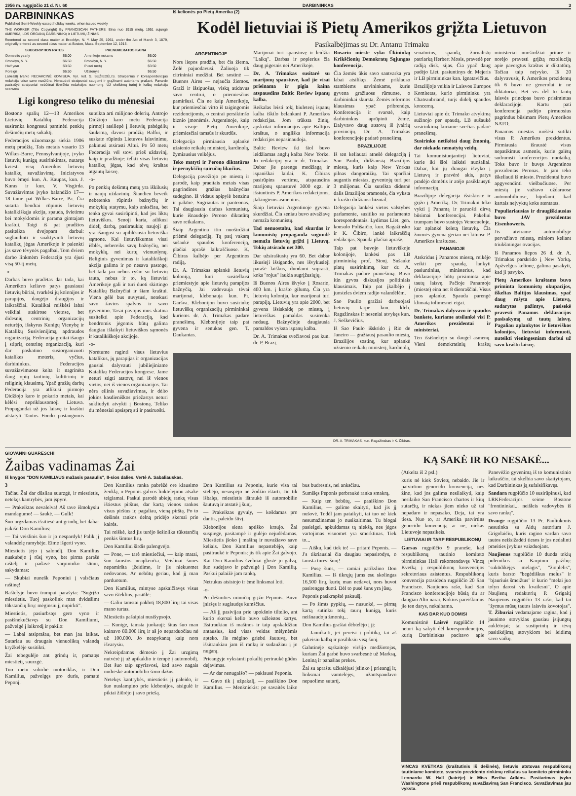1956 m. rugpjūčio 21 d. Nr. 60 DARBININKAS 3
DARBININKAS
Published Semi-Weekly except holiday weeks, when issued weekly
THE WORKER (Title Copyright) By FRANCISCAN FATHERS. Eina nuo 1915 metų. 1951 sujungė AMERIKĄ, LDS ORGANĄ DARBININKĄ ir LIETUVIŲ ŽINIAS.
Reentered as second class matter at Brooklyn, N. Y. May 25, 1951, under the Act of March 3, 1879, originally entered as second class matter at Boston, Mass. September 12, 1915.
| SUBSCRIPTION RATES | | PRENUMERATOS KAINA | |
| --- | --- | --- | --- |
| Domestic yearly | $6.00 | Amerikoje metams | $6.00 |
| Brooklyn, N. Y. | $6.50 | Brooklyn, N. Y. | $6.50 |
| Half year | $3.50 | Pusei metų | $3.50 |
| Foreign | $6.50 | Užsienyje | $6.50 |
Laikraštį tvarko REDAKCINĖ KOMISIJA. Vyr. red. S. SUŽIEDĖLIS. Straipsnius ir korespondencijas redakcija taiso savo nuožiūra. Nenaudoti straipsniai saugomi ir grąžinami autoriams prašant. Pavarde pasirašyti straipsniai nebūtinai išreiškia redakcijos nuomonę. Už skelbimų turinį ir kalbą redakcija neatsako.
Ligi kongreso teliko du mėnesiai
Bostone spalių 12—13 Amerikos Lietuvių Katalikų Federacija susirenka kongresui paminėti penkių dešimčių metų sukaktį.
Federacijos užuomazga siekia 1906 metų pradžią. Tais metais vasario 13 Wilkes-Barre, Pennsylvanijoje, įvyko lietuvių kunigų susirinkimas, nutaręs kviesti visų Amerikos lietuvių katalikų suvažiavimą. Iniciatyvos buvo ėmęsi kun. A. Kaupas, kun. J. Kuras ir kun. V. Visgirda. Suvažiavimas įvyko balandžio 17—18 tame pat Wilkes-Barre, Pa. Čia sutarta bendrai rūpintis lietuvių katalikiškąja akcija, spauda, švietimu bei mokyklomis ir parama gimtajam kraštui. Taigi iš pat pradžios pasitelkta dvejopam darbui: suglaudinti ir suaktyvinti lietuvių katalikų jėgas Amerikoje ir palenkti jas savo tėvynės pagalbai. Tom dviem darbo linkmėm Federacija yra ėjusi visą 50-tį metų.
-o-
Darbas buvo pradėtas dar tada, kai Amerikon keliavo patys gausiausi lietuvių būriai, tvarkėsi jų kolonijos ir parapijos, daugėjo draugijos ir laikraščiai. Katalikai reiškėsi labai veikliai atskirose vietose, bet didesnių centrinių organizacijų neturėjo, išskyrus Kunigų Vienybę ir Katalikų Susivienijimą, apdraudos organizaciją. Federacija greitai išaugo į stiprią centrinę organizaciją, kuri dar paskatino susiorganizuoti katalikes moteris, vyčius, darbininkus. Federacijos suvažiavimuose kelta ir nagrinėta daug opių tautinių, kultūrinių ir religinių klausimų. Ypač gražių darbų Federacija yra atlikusi pirmojo Didžiojo karo ir pokario metais, kai kėlėsi nepriklausomoji Lietuva. Propagandai už jos laisvę ir kraštui atstatyti Tautos Fondo pastangomis suteikta arti milijono dolerių. Antrojo Didžiojo karo metu Federacija pirmoji atsiliepė į lietuvių pabėgėlių šauksmą, davusi pradžią Balfui, ir suskato rūpintis Lietuvos laisvinimu, pakinusi atsirasti Altui. Po 50 metų Federacija vėl stovi prieš uždavinį, kaip ir pradžioje: telkti visas lietuvių katalikų jėgas, kad tėvų kraštas atgautų laisvę.
-o-
Po penkių dešimtų metų yra iškilusių ir naujų uždavinių. Šiandien beveik nebetenka rūpintis bažnyčių ir mokyklų statymu, kaip anksčiau, bet tenka gyvai susirūpinti, kad jos liktų lietuviškos. Senoji karta, atlikusi didelį darbą, pasitraukia; naujoji gi yra išaugusi su apiblėsusia lietuviška sąmone. Kai lietuviškumas visai išblės, nebereiks savų bažnyčių, nei mokyklų, nei kurtų vienuolynų. Religinis gyvenimas ir katalikiškoji akcija galima ir po nesava pastoge, bet tada jau nebus ryšio su lietuvių tauta, nebus ir to, ką lietuviai Amerikoje gali ir turi duoti skirtingo Katalikų Bažnyčiai ir šiam kraštui. Viena gėlė bus nuvytusi, netekusi savo žavios spalvos ir savo gyvenimo. Tasai pavojus mus skatina susitelkti apie Federaciją, kad bendromis jėgomis būtų galima daugiau išlaikyti lietuviškos sąmonės ir katalikiškoje akcijoje.
-o-
Norėtume raginti visus lietuvius katalikus, jų parapijas ir organizacijas gausiai dalyvauti jubiliejiniame Katalikų Federacijos kongrese. Jame neturi stigti atstovų nei iš vienos vietos, nei iš vienos organizacijos. Tai nėra eilinis suvažiavimas, ir dėlto jokios kasdieniškos priežastys neturi sukliudyti atvykti į Bostoną. Teliko du mėnesiai apsisprę sti ir pasiruošti.
Iš kelionės po Pietų Amerika (2)
Kodėl lietuviai iš Pietų Amerikos grįžta Lietuvon
Pasikalbėjimas su Dr. Antanu Trimaku
ARGENTINOJE
Nors liepos pradžia, bet čia žiema. Žolė pajuodavusi. Žaliuoja tik citrininiai medžiai. Bet sostinė — Buenos Aires — nejaučia žiemos. Graži ir išsipuošus, viską atidavus savo centrui, o priemiesčius pamiršusi. Čia ne kaip Amerikoje, kur priemiesčiai virto iš taigingomis rezidencijomis, o centrai persikimšo biznio įmonėmis. Argentinoje, kaip ir visoje Pietų Amerikoje, priemiesčiai tamsūs ir skurdūs.
Delegacija pirmiausia aplankė užsienio reikalų ministerį, kardinolą, žymiausius veikėjus.
Teko matyti ir Perono diktatūros ir pernykščių suiručių likučius.
Delegaciją pavežiojo po miestą ir parodė, kaip praeitais metais visas pagrindines gražias bažnyčias sudegino. Iš vidaus apipylė benzinu ir pakūrė. Sugriautas ir panteonas. Tai daugiausia darbas komunistų, kurie išnaudojo Perono diktatūrą savo reikalams.
Šiaip Argentina itin nuoširdžiai priėmė delegaciją. Tą patį vakarą sušaukė spaudos konferenciją, plačiai aprašė laikraščiuose. K. Čibiras kalbėjo per Argentinos radiją.
Dr. A. Trimakas aplankė lietuvių koloniją, kuri susitelkusi priemiestyje apie lietuvių parapijos bažnyčią. Jai vadovauja tėvai marijonai, klebonauja kun. Pr. Garšva. Klebonijon buvo susirinkę lietuviškų organizacijų pirmininkai kuriems dr. A. Trimakas padarė pranešimą. Klebonijoje taip pat gyvena ir senukas gen. T. Daukantas.
Marijonai turi spaustuvę ir leidžia "Laiką". Darbas ir popierius čia daug pigesnis nei Amerikoje.
Dr. A. Trimakas susitarė su marijonų spaustuve, kad jie visai prieinama ir pigia kaina atspausdins Baltic Review ispanų kalba.
Reikalas leisti tokį biuletenį ispanų kalba iškilo belankant P. Amerikos redakcijas. Jom trūksta žinių, apskritai informacijos apie Baltijos kraštus, o angliška informacija redakcijos nepasinaudoja.
Baltic Review iki šiol buvo leidžiamas anglų kalba New Yorke. Jo redakcijoj yra ir dr. Trimakas. Dabar jie parengs medžiagą ir ispaniškai laidai. K. Čibiras pasirūpins vertimu, atspausdins marijonų spaustuvė 3000 egz. ir išsiuntinės P. Amerikos redakcijoms, įtakingiems asmenims.
Šiaip lietuviai Argentinoje gyvena skurdžiai. Čia seniau buvo atvažiavę nemaža komunistų.
Tad nenuostabu, kad skurdas ir komunistų propaganda sugundė nemaža lietuvių grįžti į Lietuvą. Tokių atsirado net 300.
Dar užsirašiusių yra 60. Bet dabar likusieji išsigando, nes išvykusieji parašė laiškus, duodami suprasti, koks "rojus" laukia sugrįžusiųjų.
Iš Buenos Aires išvyko į Rosario, 400 km. į krašto gilumą. Čia yra lietuvių kolonija, kur marijonai turi parapiją. Lietuvių yra apie 2000, bet gyvena išsiskaidę po miestą, į lietuviškas pamaldas susirenka nedaug. Bažnyčioje daugiausia pamaldos vyksta ispanų kalba.
Dr. A. Trimakas svečiavosi pas kun. dr. P. Brazį.
Rosario mieste vyko Ūkininkų Krikščionių Demokratų Sąjungos konferencija.
Čia žemės ūkis savo santvarka yra labai atsilikęs. Žemė priklauso stambiems savininkams, kurie gyvena gražiuose rūmuose, o darbininkai skursta. Žemės reformos klausimas ypač pribrendęs. Konferencija ir svarstė, kaip darbininkus aprūpinti žeme. Dalyvavo daug atstovų iš įvairių provincijų. Dr. A. Trimakas konferencijoje padarė pranešimą.
BRAZILIJOJE
Iš ten keliautai atnešė delegaciją į Sao Paulo, didžiausią Brazilijos miestą, kuris kaip New Yorkas pilnas dangoraižių. Tai sparčiai augantis miestas, gyventojų turi per 3 milijonus. Čia sutelkta didesnė dalis Brazilijos pramonės, čia vyksta ir krašto didžiausi biznial.
Delegacija lankėsi vietos valstybės parlamente, susitiko su parlamento korespondentais. Lydimas Liet. gen. konsulo Polišaičio, kun. Ragažinsko ir K. Čibiro, lankė laikraščių redakcijas. Spauda plačiai aprašė.
Taip pat buvojo lietuviškoje kolonijoje, lankėsi pas LB pirmininką prof. Stonį. Sušaukė platų susirinkimą, kur dr. A. Trimakas padarė pranešimą. Buvo itin gyvos diskusijos politiniais klausimais. Taip pat įkalbėjo į juosteles dviem radijo valandėlėm.
Sao Paulio gražiai darbuojasi lietuvių tarpe kun. kleb. Ragažinskas ir neseniai atvykęs kun. J. Seškevičius.
Iš Sao Paulo išskrido į Rio de Janeiro — gražiausį pasaulio miestą, Brazilijos sostinę, kur aplankė užsienio reikalų ministerį, kardinolą, senatorius, spaudą, žurnalistų patriarką Herbert Mosis, pravedė per radiją disk. sijas. Čia ypač daug padėjo Liet. pasiuntinys dr. Mejeris ir LB pirmininkas kan. Ignatavičius.
Brazilijoje veikia ir Laisvos Europos Komitetas, kurio pirmininku yra Chateaubriand, turįs didelį spaudos koncerną.
Lietuviai apie dr. Trimako atvykimą sužinojo per spaudą. LB sušaukė susirinkimą kuriame svečias padarė pranešimą.
Susirinko netikėtai daug žmonių, dar niekada nematytų veidų.
Tai komunistuojantieji lietuviai, kurie iki šiol laikėsi nuošaliai. Dabar, kai jų draugai išvyko į Lietuvą ir pravėrė akis, patys pradėjo domėtis ir atėjo pasiklausyti informacijų.
Brazilijoje delegacija išsiskirstė ir grįžo į Ameriką. Dr. Trimakui teko vykti į Panamą ir paruošti dirvą būsimai konferencijai. Pakeliui trumpam buvo sustojęs Venecueloje, kur aplankė keletą lietuvių. Čia žmonės gyvena geriau nei kituose P. Amerikos kraštuose.
PANAMOJE
Atskridus į Panamos miestą, reikėjo veikti per spaudą, lankyti pasiuntinius, ministerius, kad deklaracijoje būtų prisiminta apie tautų laisvę. Pačioje Panamoje (mieste) eina net 8 dienraščiai. Visus juos aplankė. Spauda parengė klimatą tolimesnei eigai.
Dr. Trimakas dalyvavo ir spaudos bankete, kuriame atsilankė visi P. Amerikos prezidentai ir ministeriai.
Ten išsišnekėjo su daugel asmenų. Vieni demokratinių kraštų ministeriai nuoširdžiai pritarė ir norėjo pravesti grįžtą rezoliuciją apie pavergtus kraštus ir diktatūrą. Tačiau taip neįvyko. Iš 20 dalyvavusių P. Amerikos prezidentų tik 6 buvo ne generolai ir ne diktatoriai. Bet vis dėl to tautų laisvės principas buvo prisimintas deklaracijoje. Kartu pati konferencija padėjo pirmuosius pagrindus būsimam Pietų Amerikos NATO.
Panamos miestas ruošėsi sutikti visus P. Amerikos prezidentus. Pirmiausia išraustė visus nepatikimus asmenis, kurie galėtų sudrumsti konferencijos nuotaiką. Toks buvo ir buvęs Argentinos prezidentas Peronas. Ir jam teko iškeliauti iš miesto. Prezidentai buvo apgyvendinti viešbučiuose. Per miestą jie važiavo uždaruose automobiliuose, bijodami, kad kartais neįvyktų koks atentatas.
Populiariausias ir draugiškiausias buvo JAV prezidentas Eisenhoweris.
Jis atvirame automobilyje pervažiavo miestą, miniom keliant triukšmingas ovacijas.
Iš Panamos liepos 26 d. dr. A. Trimakas parskrido į New Yorką. Apžvelgus kelionę, galima pasakyti, kad ji pavyko.
Pietų Amerikos kraštams buvo priminta komunistų okupacijos, iškeltas Baltijos klausimas, ypač daug rašyta apie Lietuvą, sudarytos pažintys, pasisekė pravesti Panamos deklaracijos pasisakymą už tautų laisvę. Pagaliau aplankytos ir lietuviškos kolonijos, lietuviai informuoti, nuteikti vieningesniam darbui už savo krašto laisvę.
DR. A. TRIMAKAS, kun. Ragažinskas ir K. Čibiras.
GIOVANNI GUARESCHI
Žaibas vadinamas Žai
Iš knygos "DON KAMILIAUS mažasis pasaulis", II-sios dalies. Vertė A. Sabaliauskas.
3
Tačiau Žai dar dūsliau suurzgė, ir miestietis, netekęs kantrybės, jam įspyrė.
— Prakeiktas nevalelva! Aš tave išmokysiu mandagumo! — šaukė. — Gulk!
Šuo urgzdamas išsitiesė ant grindų, bet dabar įsikišo Don Kamilius:
— Tai veislinis šuo ir jo nespardyk! Palik jį valandėlę ramybėje. Eime išgerti vyno.
Miestietis įėjo į salonėlį. Don Kamilius nuskubėjo į rūsį vyno, bet pirma parašė raštelį ir padavė varpininko sūnui, sakydamas:
— Skubiai nunešk Peponiui į valsčiaus raštinę!
Raštelyje buvo trumpai parašyta: "Sugrįžo miestietis. Tuoj paskolink man dvidešimt tūkstančių lirų: mėginsiu jį nupirkti".
Miestietis, pasiurbstęs gero vyno ir pasišnekučiavęs su Don Kamiliumi, pažvelgė į laikrodį ir pakilo:
— Labai atsiprašau, bet man jau laikas. Sutariau su draugais vienuoliktą valandą kryžkelėje susitikti.
Žai tebegulėjo ant grindų ir, pamatęs miestietį, suurzgė.
Tuo metu subirbė motociklas, ir Don Kamilius, pažvelgęs pro duris, pamatė Peponį.
Don Kamilius ranka pabrėžė ore klausimo ženklą, o Peponis galvos linktelėjimu atsakė teigiamai. Paskui parodė abiejų rankų visus ištiestus pirštus, dar kartą vienos rankos visus pirštus ir, pagaliau, vieną pirštą. Po to dešinės rankos delną pridėjo skersai prie kairės.
Tai reiškė, kad jis turėjo šešiolika tūkstančių penkis šimtus lirų.
Don Kamiliui širdis palengvėjo.
— Pone, — tarė miestiečiui, — kaip matai, šuo tamstos neapkenčia. Veislinai šunes nepamiršta įžeidimo, ir jis niekuomet nedovanos. Ar nebūtų geriau, kad jį man parduotum.
Don Kamilius, mintyse apskaičiavęs visus savo išteklius, pasiūlė:
— Galiu tamstai paklotį 18,800 lirų: tai visas mano turtas.
Miestietis pašaipiai nusišypsojo.
— Kunige, tamsta juokauji: šitas šuo man kainavo 80.000 lirų ir aš jo neparduočiau nė už 100.000. Jo neapykantą kaip nors išvarysiu.
Nekreipdamas dėmesio į Žai urzgimą nutvėrė jį už apikaklio ir tempė į automobilį. Bet šuo taip spyriavosi, kad savo nagais nudrėskė automobilio šono dažus.
Netekęs kantrybės, miestietis jį paleido, ir šuo nuslampino prie klebonijos, atsigulė ir piktai žiūrėjo į savo priešą.
Don Kamilius su Peponiu, kurie visa tai stebėjo, nesuspėjo nė žodžio ištarti. Jie tik išbalęs, miestietis ištraukė iš automobilio šautuvą ir atstatė į šunį.
— Prakeiktas gyvuly, — košdamas pro dantis, paleido šūvį.
Klebonijos siena aptiško kraujo. Žai suspiegė, pasitampė ir gulėjo nejudėdamas. Miestietis įšoko į mašiną ir nuvažiavo savo keliais. Don Kamilius nepastebėjo, kaip pasitraukė ir Peponis: jis tik apie Žai galvojo.
Kai Don Kamilius švelniai glostė jo galvą, šuo sudejavo ir pažvelgė į Don Kamilių. Paskui palaižė jam ranką.
Netrukus atsistojo ir ėmė linksmai loti.
-o-
Po dešimties minučių grįžo Peponis. Buvo įniršęs ir suglaudęs kumščius.
— Aš jį pasivijau prie upokšnio tiltelio, ant kurio skersai kelio buvo užleistos kartys. Išsitraukiau iš mašinos ir taip apskaldžiau antausius, kad visas veidas mėlynėmis apteko. Jis mėgino griebti šautuvą, bet išsitraukiau jam iš rankų ir sudaužiau į jo nugarą.
Prieangyje vykstanti pokalbį pertraukė gūdus dejavimas.
— Ar dar nenugaišo? — paklausė Peponis.
— Gavo tik į užpakalį, — paaiškino Don Kamilius. — Menkniekis: po savaitės laiko bus budresnis, nei anksčiau.
Sumišęs Peponis perbraukė ranka smakrą.
— Kaip ten bebūtų, — paaiškino Don Kamilius, — galime skaityti, kad jis jį nušovė. Todėl jam pataikyti, tai tuo nė kiek nesumažinamas jo nusikaltimas. Tu blogai pasielgei, apkuldamas tą niekšą, nes jėgos vartojimas visuomet yra smerktinas. Tiek to...
— Aišku, kad tiek to! — pritarė Peponis. — J's tikriausiai čia daugiau nepasirodys, o tamsta turėsi šunį!
— Pusę šuns, — ramiai patikslino Don Kamilius. — Iš tikrųjų jums esu skolingas 16,500 lirų, kurių man nedavei, nors buvot pasirengęs duoti. Dėl to pusė šuns yra jūsų.
Peponis pasikrapštė pakaušį.
— Po šimts pypkių, — nusuokė, — pirmą kartą sutinku tokį taurų kunigą, kuris neišnaudoja žmonių...
Don Kamilius graštai dėbtelėjo į jį:
— Jaunikaiti, jei pereisi į politiką, tai aš pakeisiu kalbą ir pasiliksiu visą šunį.
Galutinėje sąskaitoje viršijo medžiotojas, kuriam Žai garbė buvo svarbesnė už Marksą, Leniną ir panašias prekes.
Žai su apraštu užkalėjusi jslinko į prieangį ir, linksmai vamtelėjęs, užantspaudavo nepuolimo sutartį.
KĄ SAKĖ IR KO NESAKĖ...
(Atkelta iš 2 psl.)
kuris nė kiek Sovietų nebaido. Jie ir patvirtino genocido konvenciją, nes žino, kad jos galima nesilaikyti, kaip nesilaiko San Francisco chartos ir kitų sutarčių, ir niekas jiem nieko už tai nepadaro ir nepasako. Deja, tai yra tiesa. Nuo to, ar Amerika patvirtins genocido konvenciją ar ne, niekas Lietuvoje nepasikeis.
LIETUVIAI IR TARP RESPUBLIKONŲ
Garsas rugpiūčio 9 praneše, kad respublikonų tautinio komiteto pirmininkas Hall rekomendavęs Vincą Kvetką į respublikonų konvencijos sekretoriaus asistentus. Respublikonų konvencija prasideda rugpiūčio 20 San Francisco. Naujienos rašo, kad San Francisco konferencijoje būsią du ar daugiau Alto narai. Kokius pareiškimus jie ten darys, nekalbama.
KAS DAR KUO DOMISI
Komunistinė Laisvė rugpiūčio 14 neturi ką sakyti dėl korespondencijos, kurią Darbininkas pacitavo apie Panevėžio gyvenimą iš to komunistinio laikraščio, tai skelbia savo skaitytojam, kad Darbininkas ją sufalsifikavęs.
Sandara rugpiūčio 10 susirūpinusi, kad LRKFederacijos seime Bostone "frontininkai... neišleis vadovybės iš savo rankų".
Drauge rugpiūčio 13 Pr. Pauliukonis nesutinka su Aidų autorium J. Grigolaičiu, kuris ragino vardan savo tautos neišsižadėti tiesos ir jos nedalinti praeities įvykius vaizduojant.
Naujienos rugpiūčio 10 duoda tokių polemikos su Karpium pažibų: "sukūdikėjęs melagis", "žioplelis", kuris barsto "begėdiškus melus" ir "bjauriuis šmeižtus" ir kurio "melai juo tolyn darosi vis kvailesni". O apie Naujienų redaktorių P. Grigaitį Naujienos rugpiūčio 13 rašo, kad tai "žymus mūsų tautos laisvės kovotojas". T. Žiburiai vedamajame ragina, kad į jaunimo stovyklas gausiau įsijungtų auklėtojai; tai sustiprintų ir tėvų pasitikėjimą stovyklom bei leidimą savo vaikų.
VINCAS KVETKAS (kraštutinis iš dešinės), lietuvis atstovas respublikonų tautiniame komitete, svarsto prezidento rinkimų reikalus su komiteto pirmininku Leonardu W. Hall (kairėje) ir Miss Bertha Adkins. Pasitarimas įvyko Washingtone prieš respublikonų suvažiavimą San Francisco. Suvažiavimas jau vyksta.